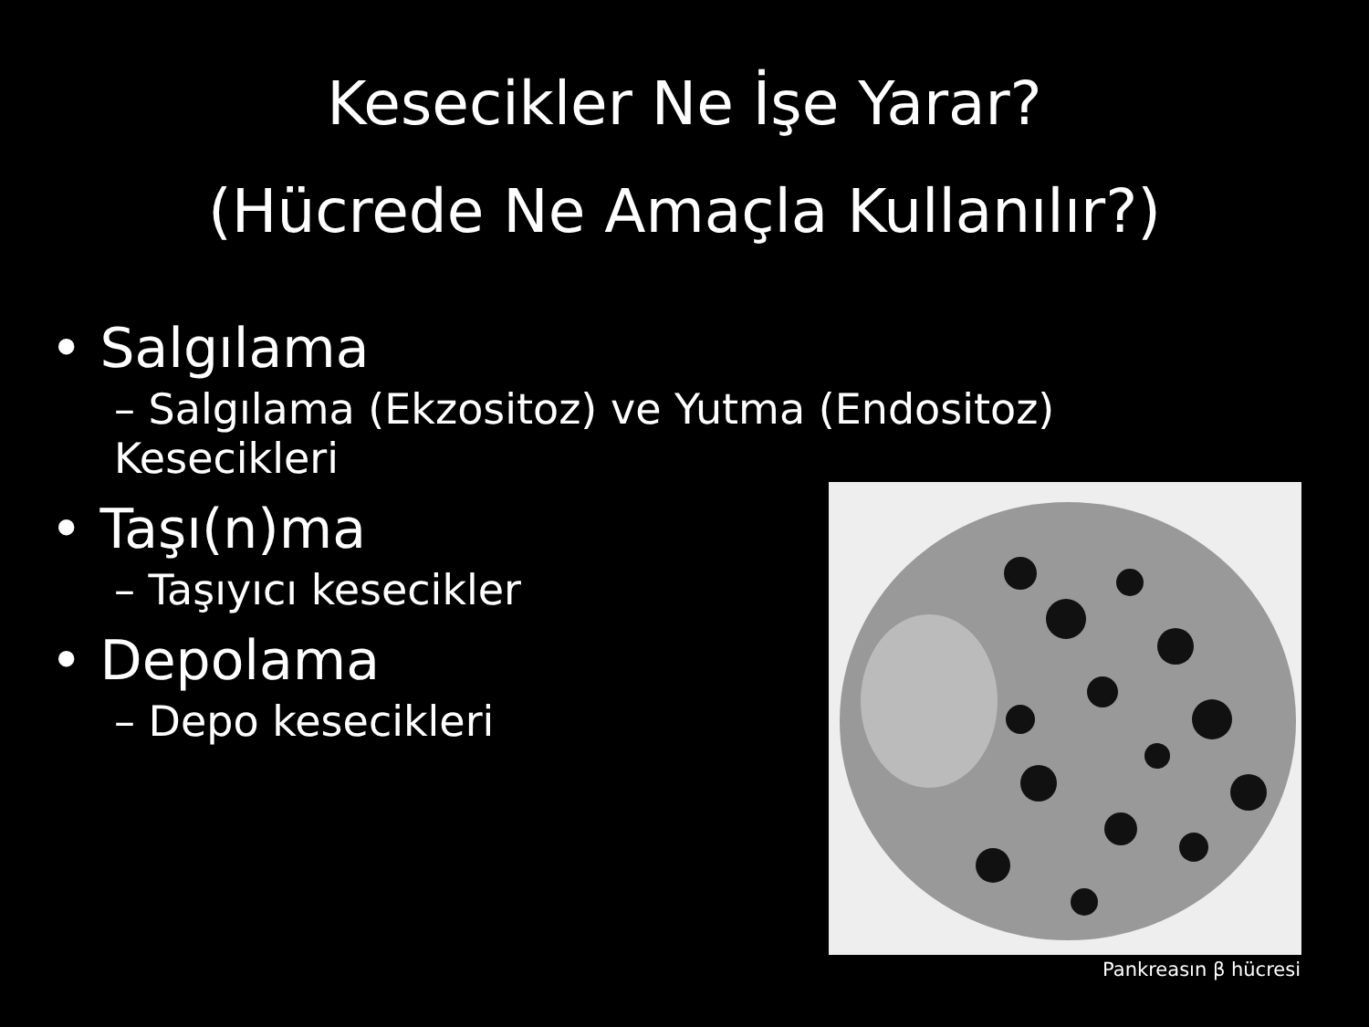Kesecikler Ne İşe Yarar?
(Hücrede Ne Amaçla Kullanılır?)
• Salgılama
– Salgılama (Ekzositoz) ve Yutma (Endositoz) Kesecikleri
• Taşı(n)ma
– Taşıyıcı kesecikler
• Depolama
– Depo kesecikleri
Pankreasın β hücresi